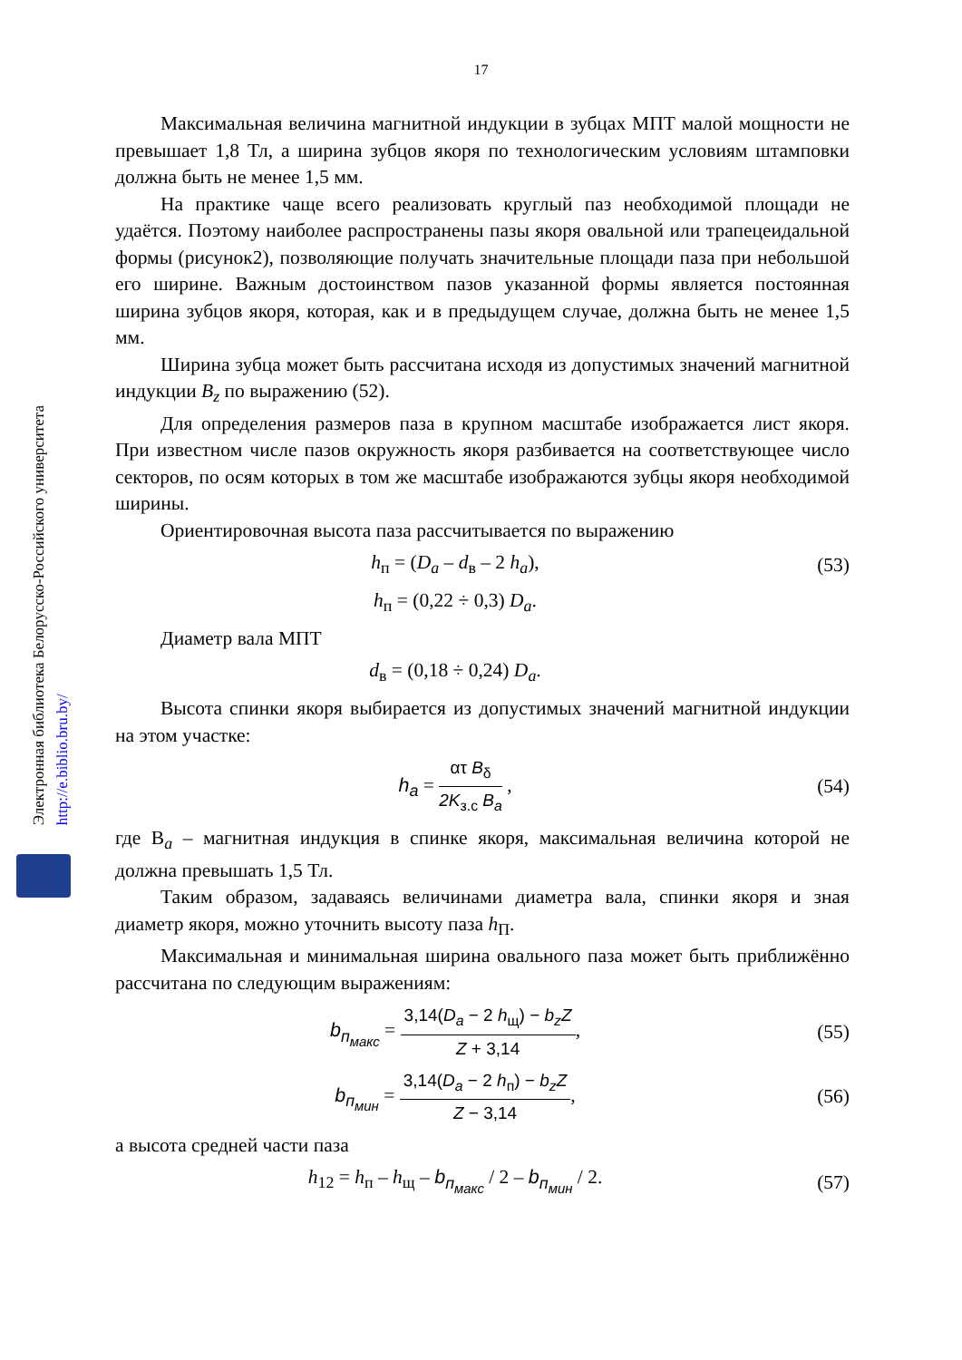Электронная библиотека Белорусско-Российского университета
http://e.biblio.bru.by/
17
Максимальная величина магнитной индукции в зубцах МПТ малой мощности не превышает 1,8 Тл, а ширина зубцов якоря по технологическим условиям штамповки должна быть не менее 1,5 мм.
На практике чаще всего реализовать круглый паз необходимой площади не удаётся. Поэтому наиболее распространены пазы якоря овальной или трапецеидальной формы (рисунок2), позволяющие получать значительные площади паза при небольшой его ширине. Важным достоинством пазов указанной формы является постоянная ширина зубцов якоря, которая, как и в предыдущем случае, должна быть не менее 1,5 мм.
Ширина зубца может быть рассчитана исходя из допустимых значений магнитной индукции B<sub>z</sub> по выражению (52).
Для определения размеров паза в крупном масштабе изображается лист якоря. При известном числе пазов окружность якоря разбивается на соответствующее число секторов, по осям которых в том же масштабе изображаются зубцы якоря необходимой ширины.
Ориентировочная высота паза рассчитывается по выражению
h<sub>п</sub> = (D<sub>a</sub> – d<sub>в</sub> – 2 h<sub>a</sub>), (53)
h<sub>п</sub> = (0,22 ÷ 0,3) D<sub>a</sub>.
Диаметр вала МПТ
d<sub>в</sub> = (0,18 ÷ 0,24) D<sub>a</sub>.
Высота спинки якоря выбирается из допустимых значений магнитной индукции на этом участке:
h<sub>a</sub> = ατ B<sub>δ</sub> 2K<sub>з.с</sub> B<sub>a</sub> , (54)
где В<sub>a</sub> – магнитная индукция в спинке якоря, максимальная величина которой не должна превышать 1,5 Тл.
Таким образом, задаваясь величинами диаметра вала, спинки якоря и зная диаметр якоря, можно уточнить высоту паза h<sub>П</sub>.
Максимальная и минимальная ширина овального паза может быть приближённо рассчитана по следующим выражениям:
b<sub>п<sub>макс</sub></sub> = 3,14(D<sub>a</sub> − 2 h<sub>щ</sub>) − b<sub>z</sub>Z Z + 3,14,
(55)
b<sub>п<sub>мин</sub></sub> = 3,14(D<sub>a</sub> − 2 h<sub>п</sub>) − b<sub>z</sub>Z Z − 3,14,
(56)
а высота средней части паза
h<sub>12</sub> = h<sub>п</sub> – h<sub>щ</sub> – b<sub>п<sub>макс</sub></sub> / 2 – b<sub>п<sub>мин</sub></sub> / 2.
(57)